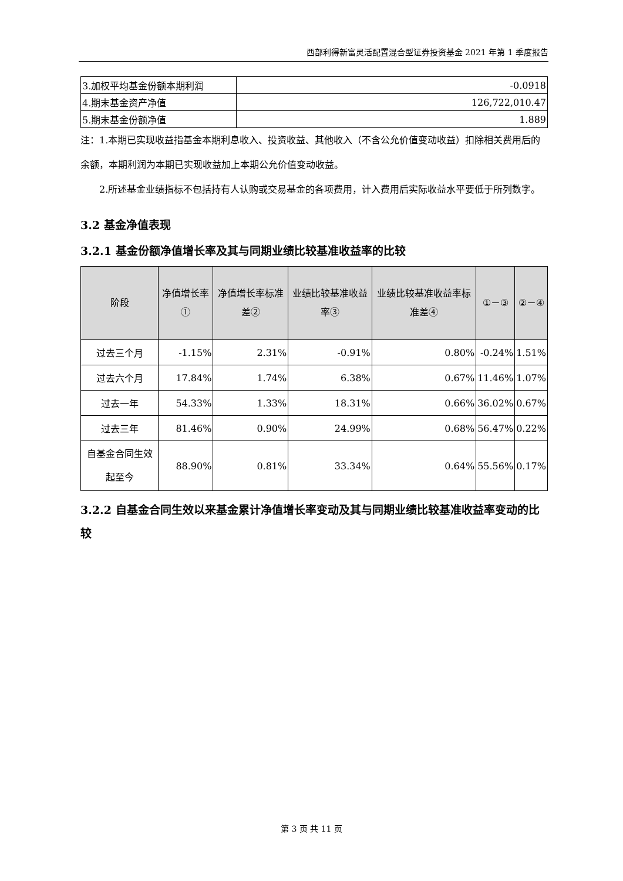西部利得新富灵活配置混合型证券投资基金 2021 年第 1 季度报告
| 3.加权平均基金份额本期利润 | -0.0918 |
| 4.期末基金资产净值 | 126,722,010.47 |
| 5.期末基金份额净值 | 1.889 |
注：1.本期已实现收益指基金本期利息收入、投资收益、其他收入（不含公允价值变动收益）扣除相关费用后的余额，本期利润为本期已实现收益加上本期公允价值变动收益。
2.所述基金业绩指标不包括持有人认购或交易基金的各项费用，计入费用后实际收益水平要低于所列数字。
3.2 基金净值表现
3.2.1 基金份额净值增长率及其与同期业绩比较基准收益率的比较
| 阶段 | 净值增长率① | 净值增长率标准差② | 业绩比较基准收益率③ | 业绩比较基准收益率标准差④ | ①－③ | ②－④ |
| --- | --- | --- | --- | --- | --- | --- |
| 过去三个月 | -1.15% | 2.31% | -0.91% | 0.80% | -0.24% | 1.51% |
| 过去六个月 | 17.84% | 1.74% | 6.38% | 0.67% | 11.46% | 1.07% |
| 过去一年 | 54.33% | 1.33% | 18.31% | 0.66% | 36.02% | 0.67% |
| 过去三年 | 81.46% | 0.90% | 24.99% | 0.68% | 56.47% | 0.22% |
| 自基金合同生效起至今 | 88.90% | 0.81% | 33.34% | 0.64% | 55.56% | 0.17% |
3.2.2 自基金合同生效以来基金累计净值增长率变动及其与同期业绩比较基准收益率变动的比较
第 3 页 共 11 页